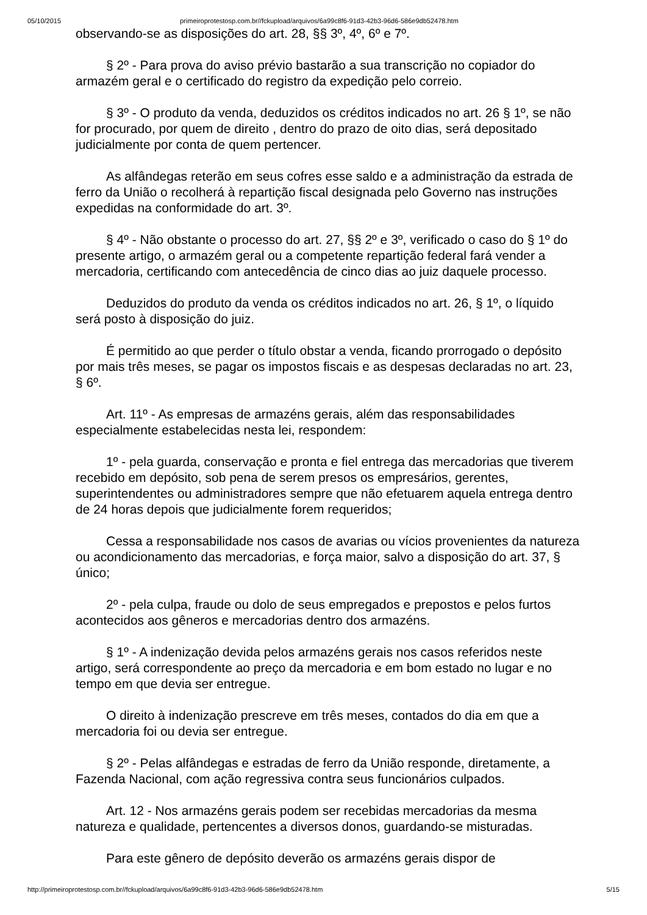05/10/2015 primeiroprotestosp.com.br//fckupload/arquivos/6a99c8f6-91d3-42b3-96d6-586e9db52478.htm
observando-se as disposições do art. 28, §§ 3º, 4º, 6º e 7º.
§ 2º - Para prova do aviso prévio bastarão a sua transcrição no copiador do armazém geral e o certificado do registro da expedição pelo correio.
§ 3º - O produto da venda, deduzidos os créditos indicados no art. 26 § 1º, se não for procurado, por quem de direito , dentro do prazo de oito dias, será depositado judicialmente por conta de quem pertencer.
As alfândegas reterão em seus cofres esse saldo e a administração da estrada de ferro da União o recolherá à repartição fiscal designada pelo Governo nas instruções expedidas na conformidade do art. 3º.
§ 4º - Não obstante o processo do art. 27, §§ 2º e 3º, verificado o caso do § 1º do presente artigo, o armazém geral ou a competente repartição federal fará vender a mercadoria, certificando com antecedência de cinco dias ao juiz daquele processo.
Deduzidos do produto da venda os créditos indicados no art. 26, § 1º, o líquido será posto à disposição do juiz.
É permitido ao que perder o título obstar a venda, ficando prorrogado o depósito por mais três meses, se pagar os impostos fiscais e as despesas declaradas no art. 23, § 6º.
Art. 11º - As empresas de armazéns gerais, além das responsabilidades especialmente estabelecidas nesta lei, respondem:
1º - pela guarda, conservação e pronta e fiel entrega das mercadorias que tiverem recebido em depósito, sob pena de serem presos os empresários, gerentes, superintendentes ou administradores sempre que não efetuarem aquela entrega dentro de 24 horas depois que judicialmente forem requeridos;
Cessa a responsabilidade nos casos de avarias ou vícios provenientes da natureza ou acondicionamento das mercadorias, e força maior, salvo a disposição do art. 37, § único;
2º - pela culpa, fraude ou dolo de seus empregados e prepostos e pelos furtos acontecidos aos gêneros e mercadorias dentro dos armazéns.
§ 1º - A indenização devida pelos armazéns gerais nos casos referidos neste artigo, será correspondente ao preço da mercadoria e em bom estado no lugar e no tempo em que devia ser entregue.
O direito à indenização prescreve em três meses, contados do dia em que a mercadoria foi ou devia ser entregue.
§ 2º - Pelas alfândegas e estradas de ferro da União responde, diretamente, a Fazenda Nacional, com ação regressiva contra seus funcionários culpados.
Art. 12 - Nos armazéns gerais podem ser recebidas mercadorias da mesma natureza e qualidade, pertencentes a diversos donos, guardando-se misturadas.
Para este gênero de depósito deverão os armazéns gerais dispor de
http://primeiroprotestosp.com.br//fckupload/arquivos/6a99c8f6-91d3-42b3-96d6-586e9db52478.htm 5/15